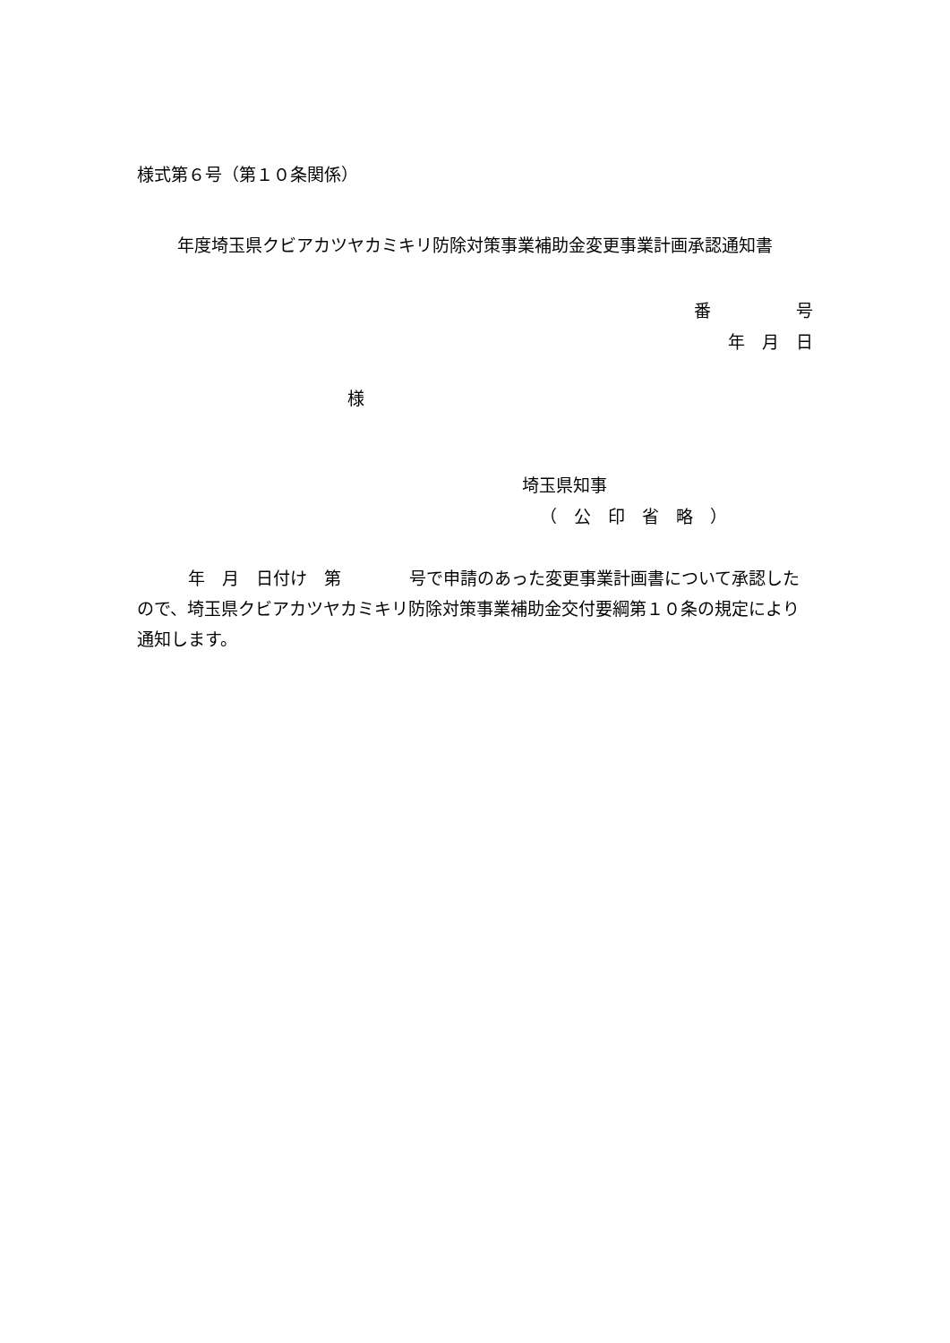様式第６号（第１０条関係）
年度埼玉県クビアカツヤカミキリ防除対策事業補助金変更事業計画承認通知書
番　　　　　号
年　月　日
様
埼玉県知事
（　公　印　省　略　）
　　　年　月　日付け　第　　　　号で申請のあった変更事業計画書について承認したので、埼玉県クビアカツヤカミキリ防除対策事業補助金交付要綱第１０条の規定により通知します。